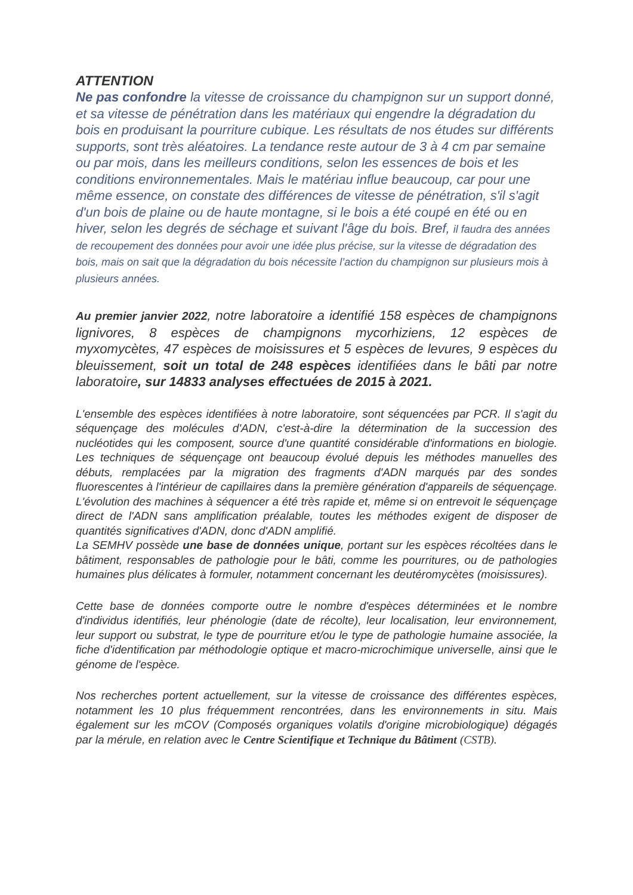ATTENTION
Ne pas confondre la vitesse de croissance du champignon sur un support donné, et sa vitesse de pénétration dans les matériaux qui engendre la dégradation du bois en produisant la pourriture cubique. Les résultats de nos études sur différents supports, sont très aléatoires. La tendance reste autour de 3 à 4 cm par semaine ou par mois, dans les meilleurs conditions, selon les essences de bois et les conditions environnementales. Mais le matériau influe beaucoup, car pour une même essence, on constate des différences de vitesse de pénétration, s'il s'agit d'un bois de plaine ou de haute montagne, si le bois a été coupé en été ou en hiver, selon les degrés de séchage et suivant l'âge du bois. Bref, il faudra des années de recoupement des données pour avoir une idée plus précise, sur la vitesse de dégradation des bois, mais on sait que la dégradation du bois nécessite l’action du champignon sur plusieurs mois à plusieurs années.
Au premier janvier 2022, notre laboratoire a identifié 158 espèces de champignons lignivores, 8 espèces de champignons mycorhiziens, 12 espèces de myxomycètes, 47 espèces de moisissures et 5 espèces de levures, 9 espèces du bleuissement, soit un total de 248 espèces identifiées dans le bâti par notre laboratoire, sur 14833 analyses effectuées de 2015 à 2021.
L'ensemble des espèces identifiées à notre laboratoire, sont séquencées par PCR. Il s'agit du séquençage des molécules d'ADN, c'est-à-dire la détermination de la succession des nucléotides qui les composent, source d'une quantité considérable d'informations en biologie. Les techniques de séquençage ont beaucoup évolué depuis les méthodes manuelles des débuts, remplacées par la migration des fragments d'ADN marqués par des sondes fluorescentes à l'intérieur de capillaires dans la première génération d'appareils de séquençage. L'évolution des machines à séquencer a été très rapide et, même si on entrevoit le séquençage direct de l'ADN sans amplification préalable, toutes les méthodes exigent de disposer de quantités significatives d'ADN, donc d'ADN amplifié.
La SEMHV possède une base de données unique, portant sur les espèces récoltées dans le bâtiment, responsables de pathologie pour le bâti, comme les pourritures, ou de pathologies humaines plus délicates à formuler, notamment concernant les deutéromycètes (moisissures).
Cette base de données comporte outre le nombre d'espèces déterminées et le nombre d'individus identifiés, leur phénologie (date de récolte), leur localisation, leur environnement, leur support ou substrat, le type de pourriture et/ou le type de pathologie humaine associée, la fiche d'identification par méthodologie optique et macro-microchimique universelle, ainsi que le génome de l'espèce.
Nos recherches portent actuellement, sur la vitesse de croissance des différentes espèces, notamment les 10 plus fréquemment rencontrées, dans les environnements in situ. Mais également sur les mCOV (Composés organiques volatils d'origine microbiologique) dégagés par la mérule, en relation avec le Centre Scientifique et Technique du Bâtiment (CSTB).